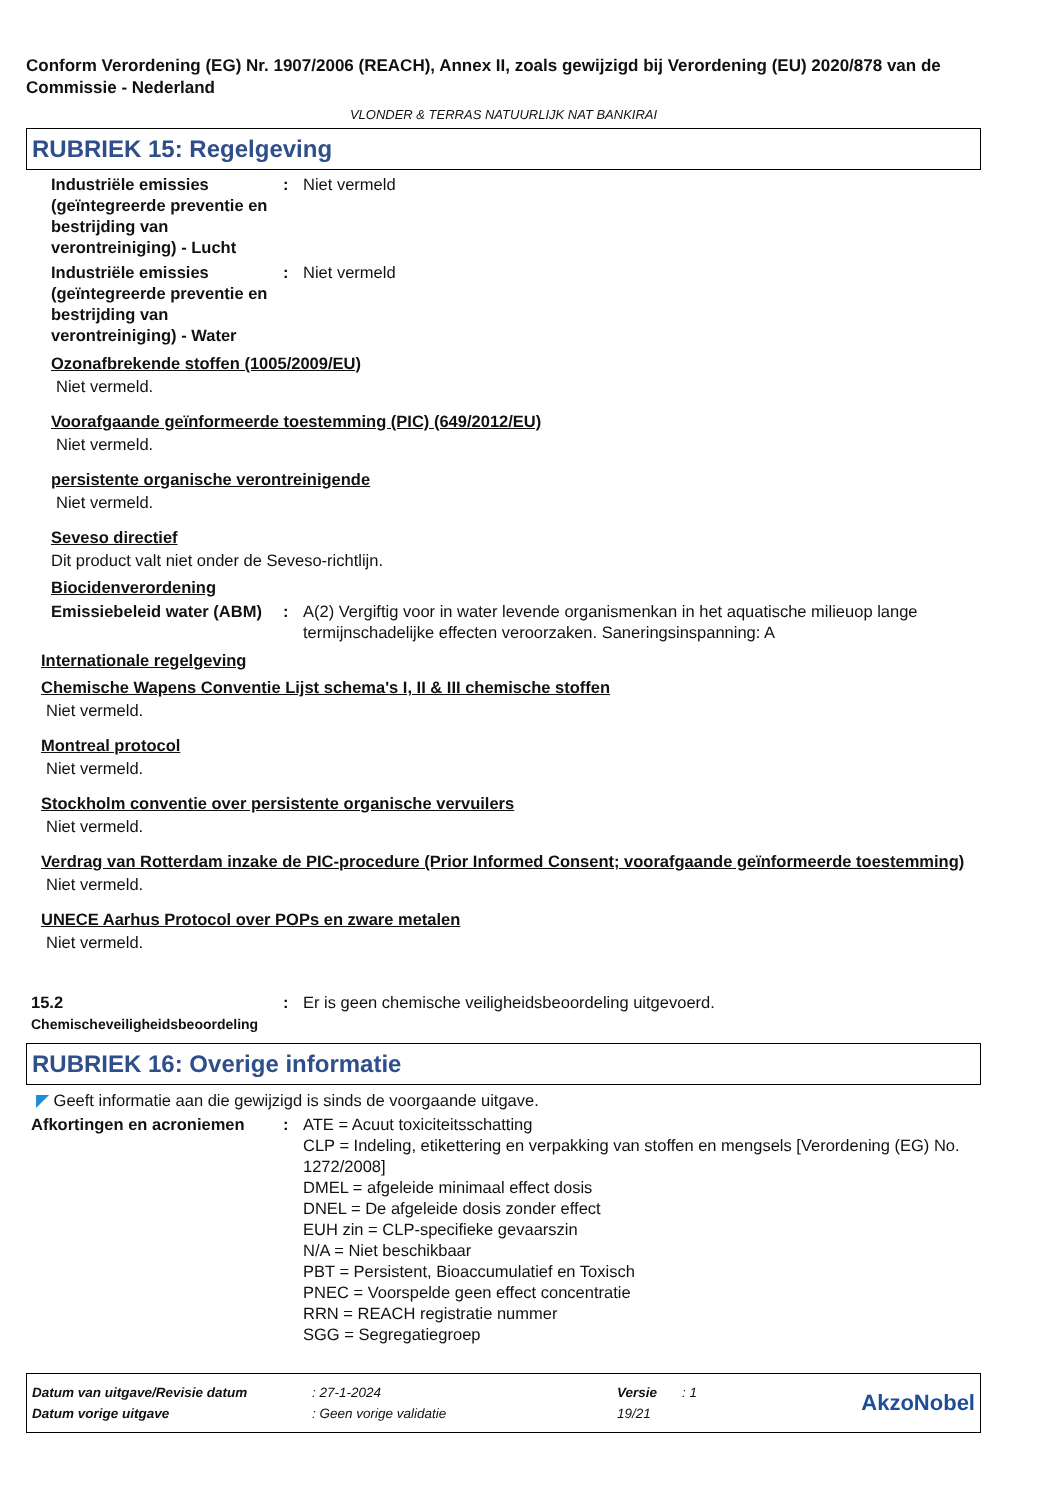Conform Verordening (EG) Nr. 1907/2006 (REACH), Annex II, zoals gewijzigd bij Verordening (EU) 2020/878 van de Commissie - Nederland
VLONDER & TERRAS NATUURLIJK NAT BANKIRAI
RUBRIEK 15: Regelgeving
Industriële emissies (geïntegreerde preventie en bestrijding van verontreiniging) - Lucht
: Niet vermeld
Industriële emissies (geïntegreerde preventie en bestrijding van verontreiniging) - Water
: Niet vermeld
Ozonafbrekende stoffen (1005/2009/EU)
Niet vermeld.
Voorafgaande geïnformeerde toestemming (PIC) (649/2012/EU)
Niet vermeld.
persistente organische verontreinigende
Niet vermeld.
Seveso directief
Dit product valt niet onder de Seveso-richtlijn.
Biocidenverordening
Emissiebeleid water (ABM)
: A(2) Vergiftig voor in water levende organismenkan in het aquatische milieuop lange termijnschadelijke effecten veroorzaken. Saneringsinspanning: A
Internationale regelgeving
Chemische Wapens Conventie Lijst schema's I, II & III chemische stoffen
Niet vermeld.
Montreal protocol
Niet vermeld.
Stockholm conventie over persistente organische vervuilers
Niet vermeld.
Verdrag van Rotterdam inzake de PIC-procedure (Prior Informed Consent; voorafgaande geïnformeerde toestemming)
Niet vermeld.
UNECE Aarhus Protocol over POPs en zware metalen
Niet vermeld.
15.2
Chemischeveiligheidsbeoordeling
: Er is geen chemische veiligheidsbeoordeling uitgevoerd.
RUBRIEK 16: Overige informatie
◤ Geeft informatie aan die gewijzigd is sinds de voorgaande uitgave.
Afkortingen en acroniemen : ATE = Acuut toxiciteitsschatting
CLP = Indeling, etikettering en verpakking van stoffen en mengsels [Verordening (EG) No. 1272/2008]
DMEL = afgeleide minimaal effect dosis
DNEL = De afgeleide dosis zonder effect
EUH zin = CLP-specifieke gevaarszin
N/A = Niet beschikbaar
PBT = Persistent, Bioaccumulatief en Toxisch
PNEC = Voorspelde geen effect concentratie
RRN = REACH registratie nummer
SGG = Segregatiegroep
| Datum van uitgave/Revisie datum | : 27-1-2024 | Versie | : 1 | AkzoNobel |
| Datum vorige uitgave | : Geen vorige validatie | 19/21 | | |